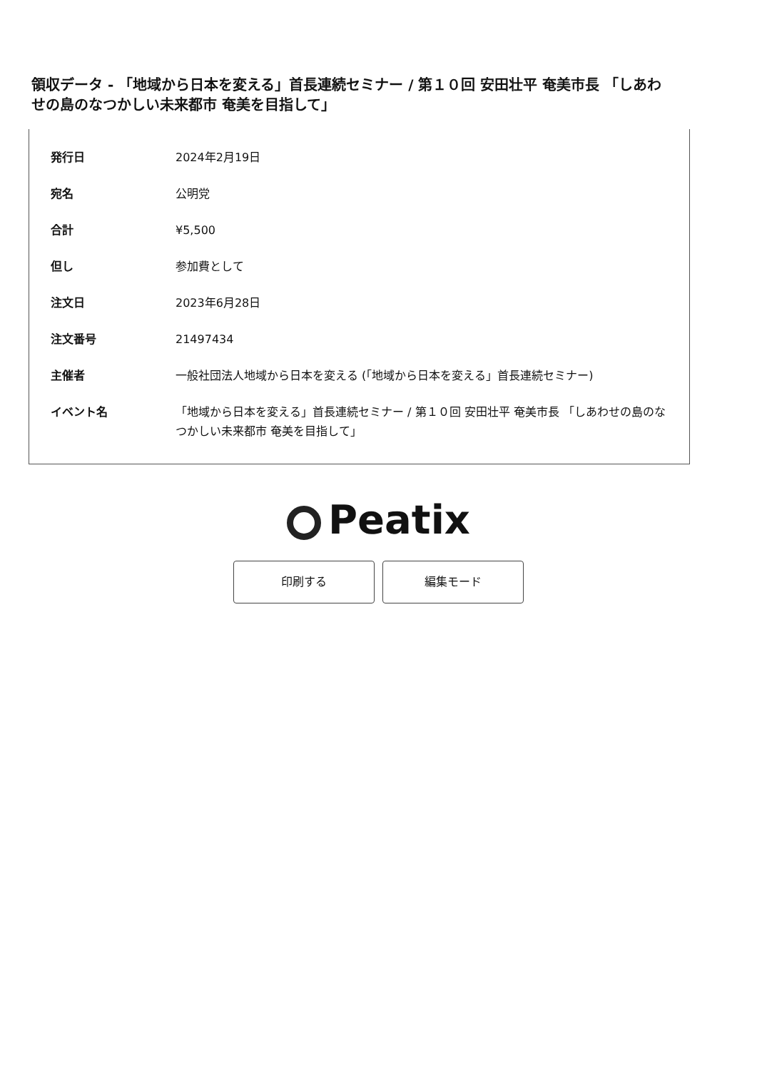領収データ - 「地域から日本を変える」首長連続セミナー / 第１０回 安田壮平 奄美市長 「しあわせの島のなつかしい未来都市 奄美を目指して」
| 発行日 | 2024年2月19日 |
| 宛名 | 公明党 |
| 合計 | ¥5,500 |
| 但し | 参加費として |
| 注文日 | 2023年6月28日 |
| 注文番号 | 21497434 |
| 主催者 | 一般社団法人地域から日本を変える (「地域から日本を変える」首長連続セミナー) |
| イベント名 | 「地域から日本を変える」首長連続セミナー / 第１０回 安田壮平 奄美市長 「しあわせの島のなつかしい未来都市 奄美を目指して」 |
Peatix
印刷する 編集モード